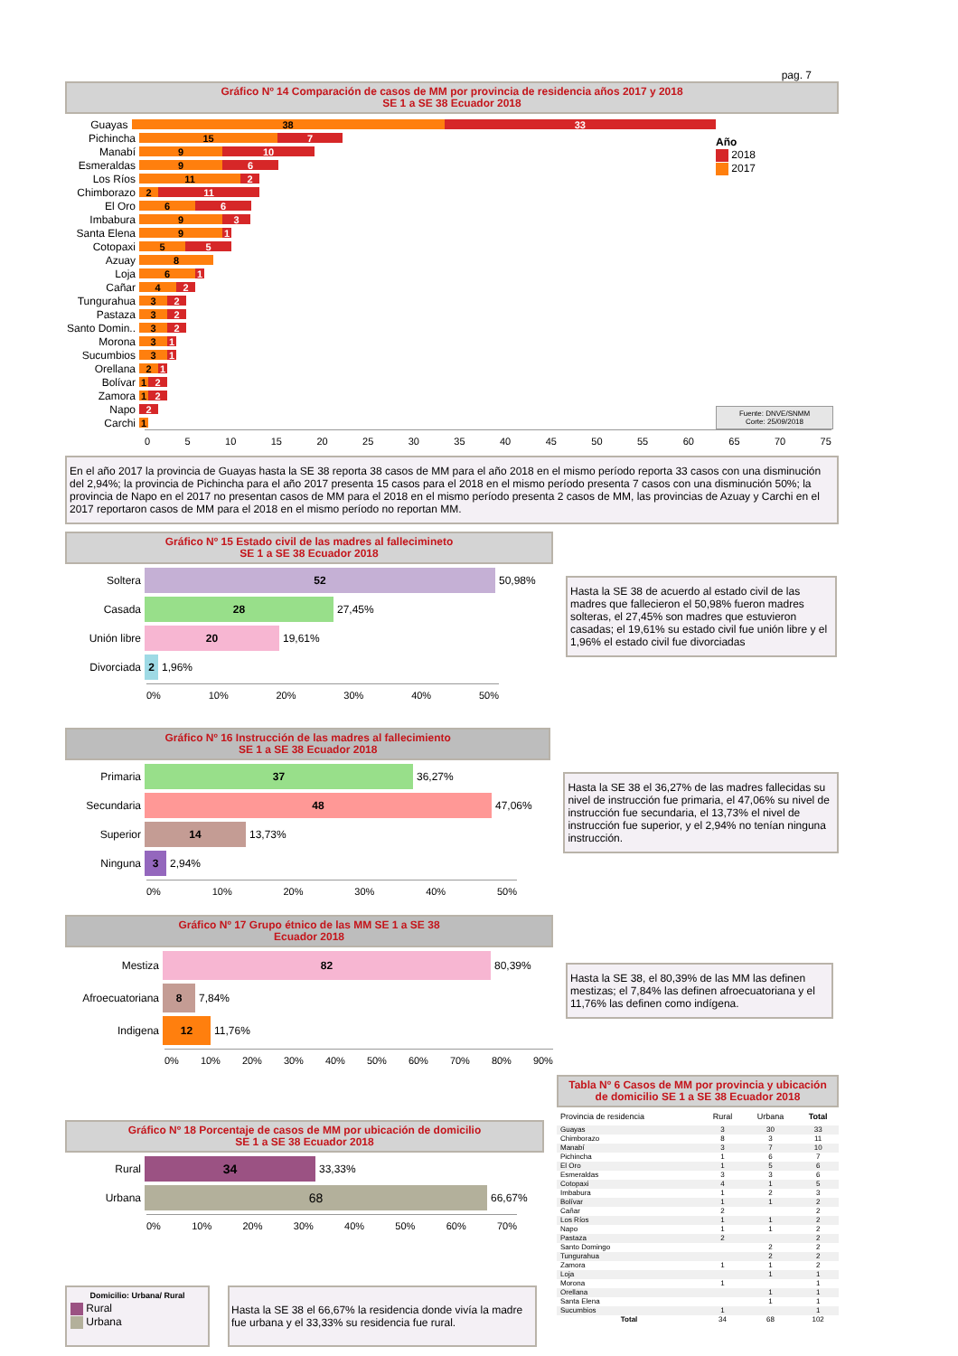pag. 7
Gráfico Nº 14 Comparación de casos de MM por provincia de residencia años 2017 y 2018
SE 1 a SE 38 Ecuador 2018
Guayas 38 33
Pichincha 15 7
Manabí 9 10
Esmeraldas 9 6
Los Ríos 11 2
Chimborazo 2 11
El Oro 6 6
Imbabura 9 3
Santa Elena 9 1
Cotopaxi 5 5
Azuay 8
Loja 6 1
Cañar 4 2
Tungurahua 3 2
Pastaza 3 2
Santo Domin.. 3 2
Morona 3 1
Sucumbios 3 1
Orellana 2 1
Bolívar 1 2
Zamora 1 2
Napo 2
Carchi 1
Año
2018
2017
Fuente: DNVE/SNMM
Corte: 25/09/2018
0 5 10 15 20 25 30 35 40 45 50 55 60 65 70 75
En el año 2017 la provincia de Guayas hasta la SE 38 reporta 38 casos de MM para el año 2018 en el mismo período reporta 33 casos con una disminución del 2,94%; la provincia de Pichincha para el año 2017 presenta 15 casos para el 2018 en el mismo período presenta 7 casos con una disminución 50%; la provincia de Napo en el 2017 no presentan casos de MM para el 2018 en el mismo período presenta 2 casos de MM, las provincias de Azuay y Carchi en el 2017 reportaron casos de MM para el 2018 en el mismo período no reportan MM.
Gráfico Nº 15 Estado civil de las madres al fallecimineto
SE 1 a SE 38 Ecuador 2018
Soltera 52 50,98%
Casada 28 27,45%
Unión libre 20 19,61%
Divorciada 2 1,96%
0% 10% 20% 30% 40% 50%
Hasta la SE 38 de acuerdo al estado civil de las madres que fallecieron el 50,98% fueron madres solteras, el 27,45% son madres que estuvieron casadas; el 19,61% su estado civil fue unión libre y el 1,96% el estado civil fue divorciadas
Gráfico Nº 16 Instrucción de las madres al fallecimiento
SE 1 a SE 38 Ecuador 2018
Primaria 37 36,27%
Secundaria 48 47,06%
Superior 14 13,73%
Ninguna 3 2,94%
0% 10% 20% 30% 40% 50%
Hasta la SE 38 el 36,27% de las madres fallecidas su nivel de instrucción fue primaria, el 47,06% su nivel de instrucción fue secundaria, el 13,73% el nivel de instrucción fue superior, y el 2,94% no tenían ninguna instrucción.
Gráfico Nº 17 Grupo étnico de las MM SE 1 a SE 38
Ecuador 2018
Mestiza 82 80,39%
Afroecuatoriana 8 7,84%
Indigena 12 11,76%
0% 10% 20% 30% 40% 50% 60% 70% 80% 90%
Hasta la SE 38, el 80,39% de las MM las definen mestizas; el 7,84% las definen afroecuatoriana y el 11,76% las definen como indígena.
Gráfico Nº 18 Porcentaje de casos de MM por ubicación de domicilio
SE 1 a SE 38 Ecuador 2018
Rural 34 33,33%
Urbana 68 66,67%
0% 10% 20% 30% 40% 50% 60% 70%
Domicilio: Urbana/ Rural
Rural
Urbana
Hasta la SE 38 el 66,67% la residencia donde vivía la madre fue urbana y el 33,33% su residencia fue rural.
Tabla Nº 6 Casos de MM por provincia y ubicación de domicilio SE 1 a SE 38 Ecuador 2018
| Provincia de residencia | Rural | Urbana | Total |
| --- | --- | --- | --- |
| Guayas | 3 | 30 | 33 |
| Chimborazo | 8 | 3 | 11 |
| Manabí | 3 | 7 | 10 |
| Pichincha | 1 | 6 | 7 |
| El Oro | 1 | 5 | 6 |
| Esmeraldas | 3 | 3 | 6 |
| Cotopaxi | 4 | 1 | 5 |
| Imbabura | 1 | 2 | 3 |
| Bolívar | 1 | 1 | 2 |
| Cañar | 2 | | 2 |
| Los Ríos | 1 | 1 | 2 |
| Napo | 1 | 1 | 2 |
| Pastaza | 2 | | 2 |
| Santo Domingo | | 2 | 2 |
| Tungurahua | | 2 | 2 |
| Zamora | 1 | 1 | 2 |
| Loja | | 1 | 1 |
| Morona | 1 | | 1 |
| Orellana | | 1 | 1 |
| Santa Elena | | 1 | 1 |
| Sucumbios | 1 | | 1 |
| Total | 34 | 68 | 102 |